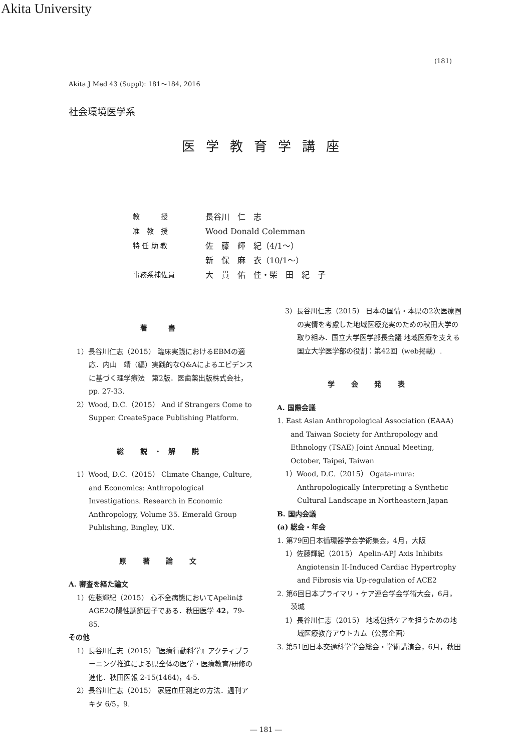Akita University
(181)
Akita J Med 43 (Suppl): 181～184, 2016
社会環境医学系
医学教育学講座
教　　　授 長谷川　仁　志
准　教　授 Wood Donald Colemman
特 任 助 教 佐　藤　輝　紀（4/1～）
新　保　麻　衣（10/1～）
事務系補佐員 大　貫　佑　佳・柴　田　紀　子
著　書
1）長谷川仁志（2015） 臨床実践におけるEBMの適応．内山　靖（編）実践的なQ&Aによるエビデンスに基づく理学療法　第2版．医歯薬出版株式会社，pp. 27-33.
2）Wood, D.C.（2015） And if Strangers Come to Supper. CreateSpace Publishing Platform.
総 説・解 説
1）Wood, D.C.（2015） Climate Change, Culture, and Economics: Anthropological Investigations. Research in Economic Anthropology, Volume 35. Emerald Group Publishing, Bingley, UK.
原 著 論 文
A. 審査を経た論文
1）佐藤輝紀（2015） 心不全病態においてApelinはAGE2の陽性調節因子である．秋田医学 42，79-85.
その他
1）長谷川仁志（2015）『医療行動科学』アクティブラーニング推進による県全体の医学・医療教育/研修の進化．秋田医報 2-15(1464)，4-5.
2）長谷川仁志（2015） 家庭血圧測定の方法．週刊アキタ 6/5，9.
3）長谷川仁志（2015） 日本の国情・本県の2次医療圏の実情を考慮した地域医療充実のための秋田大学の取り組み．国立大学医学部長会議 地域医療を支える国立大学医学部の役割：第42回（web掲載）.
学 会 発 表
A. 国際会議
1. East Asian Anthropological Association (EAAA) and Taiwan Society for Anthropology and Ethnology (TSAE) Joint Annual Meeting, October, Taipei, Taiwan
1）Wood, D.C.（2015） Ogata-mura: Anthropologically Interpreting a Synthetic Cultural Landscape in Northeastern Japan
B. 国内会議
(a) 総会・年会
1. 第79回日本循環器学会学術集会，4月，大阪
1）佐藤輝紀（2015） Apelin-APJ Axis Inhibits Angiotensin II-Induced Cardiac Hypertrophy and Fibrosis via Up-regulation of ACE2
2. 第6回日本プライマリ・ケア連合学会学術大会，6月，茨城
1）長谷川仁志（2015） 地域包括ケアを担うための地域医療教育アウトカム（公募企画）
3. 第51回日本交通科学学会総会・学術講演会，6月，秋田
― 181 ―